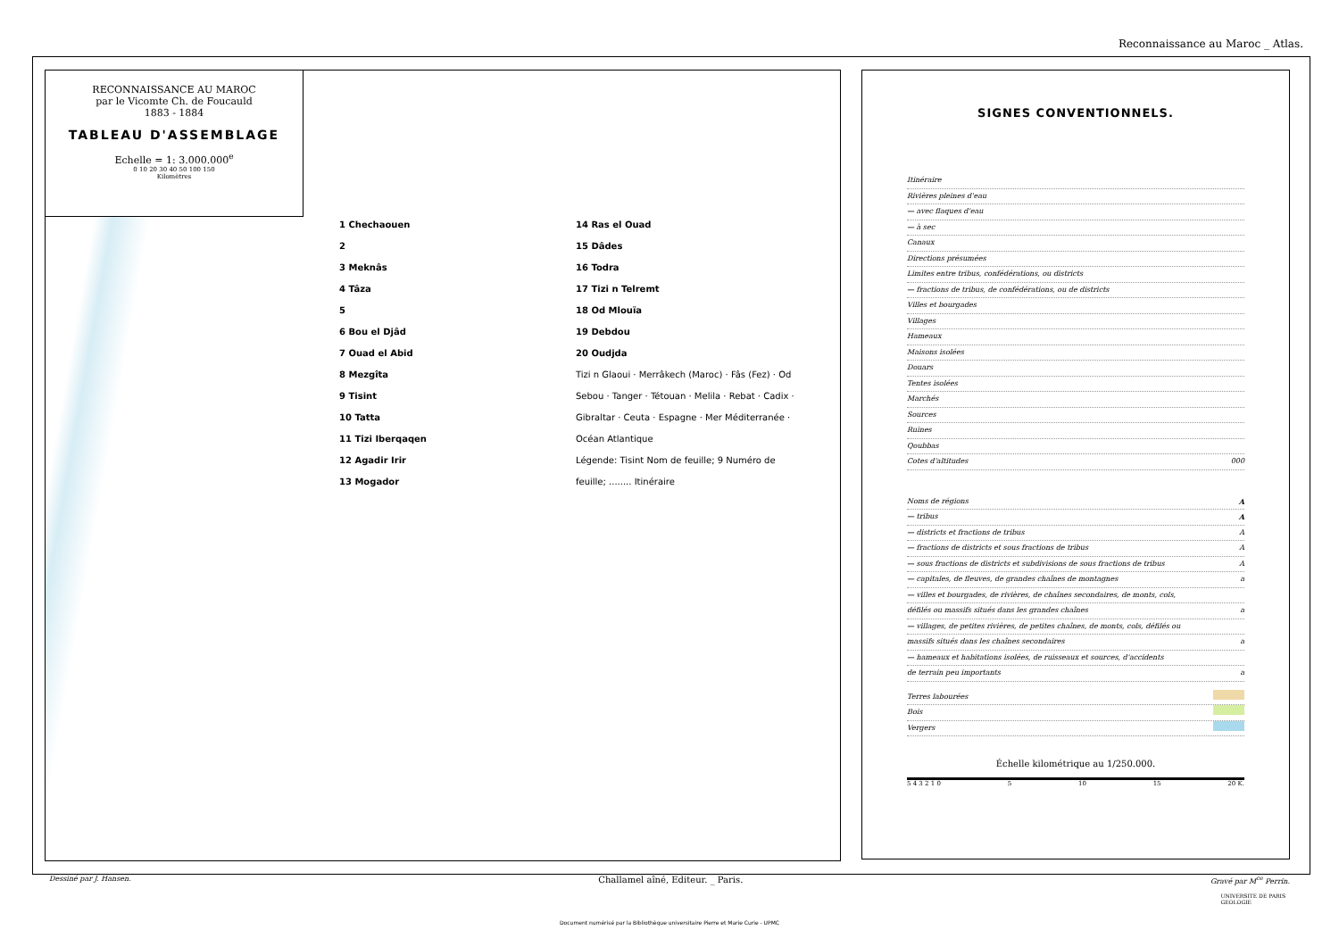Reconnaissance au Maroc _ Atlas.
RECONNAISSANCE AU MAROC
par le Vicomte Ch. de Foucauld
1883 - 1884
TABLEAU D'ASSEMBLAGE
Echelle = 1: 3.000.000<sup>e</sup>
0 10 20 30 40 50 100 150
Kilomètres
1 Chechaouen
2
3 Meknâs
4 Tâza
5
6 Bou el Djâd
7 Ouad el Abid
8 Mezgîta
9 Tisint
10 Tatta
11 Tizi Iberqaqen
12 Agadir Irir
13 Mogador
14 Ras el Ouad
15 Dâdes
16 Todra
17 Tizi n Telremt
18 Od Mlouïa
19 Debdou
20 Oudjda
Tizi n Glaoui · Merrâkech (Maroc) · Fâs (Fez) · Od Sebou · Tanger · Tétouan · Melila · Rebat · Cadix · Gibraltar · Ceuta · Espagne · Mer Méditerranée · Océan Atlantique
Légende: Tisint Nom de feuille; 9 Numéro de feuille; ........ Itinéraire
SIGNES CONVENTIONNELS.
Itinéraire
Rivières pleines d'eau
— avec flaques d'eau
— à sec
Canaux
Directions présumées
Limites entre tribus, confédérations, ou districts
— fractions de tribus, de confédérations, ou de districts
Villes et bourgades
Villages
Hameaux
Maisons isolées
Douars
Tentes isolées
Marchés
Sources
Ruines
Qoubbas
Cotes d'altitudes 000
Noms de régions A
— tribus A
— districts et fractions de tribus A
— fractions de districts et sous fractions de tribus A
— sous fractions de districts et subdivisions de sous fractions de tribus A
— capitales, de fleuves, de grandes chaînes de montagnes a
— villes et bourgades, de rivières, de chaînes secondaires, de monts, cols,
défilés ou massifs situés dans les grandes chaînes a
— villages, de petites rivières, de petites chaînes, de monts, cols, défilés ou
massifs situés dans les chaînes secondaires a
— hameaux et habitations isolées, de ruisseaux et sources, d'accidents
de terrain peu importants a
Terres labourées
Bois
Vergers
Échelle kilométrique au 1/250.000.
5 4 3 2 1 0 5 10 15 20 K.
Dessiné par J. Hansen. Challamel aîné, Editeur. _ Paris. Gravé par M<sup>ce</sup> Perrin.
UNIVERSITE DE PARIS
GEOLOGIE
Document numérisé par la Bibliothèque universitaire Pierre et Marie Curie - UPMC